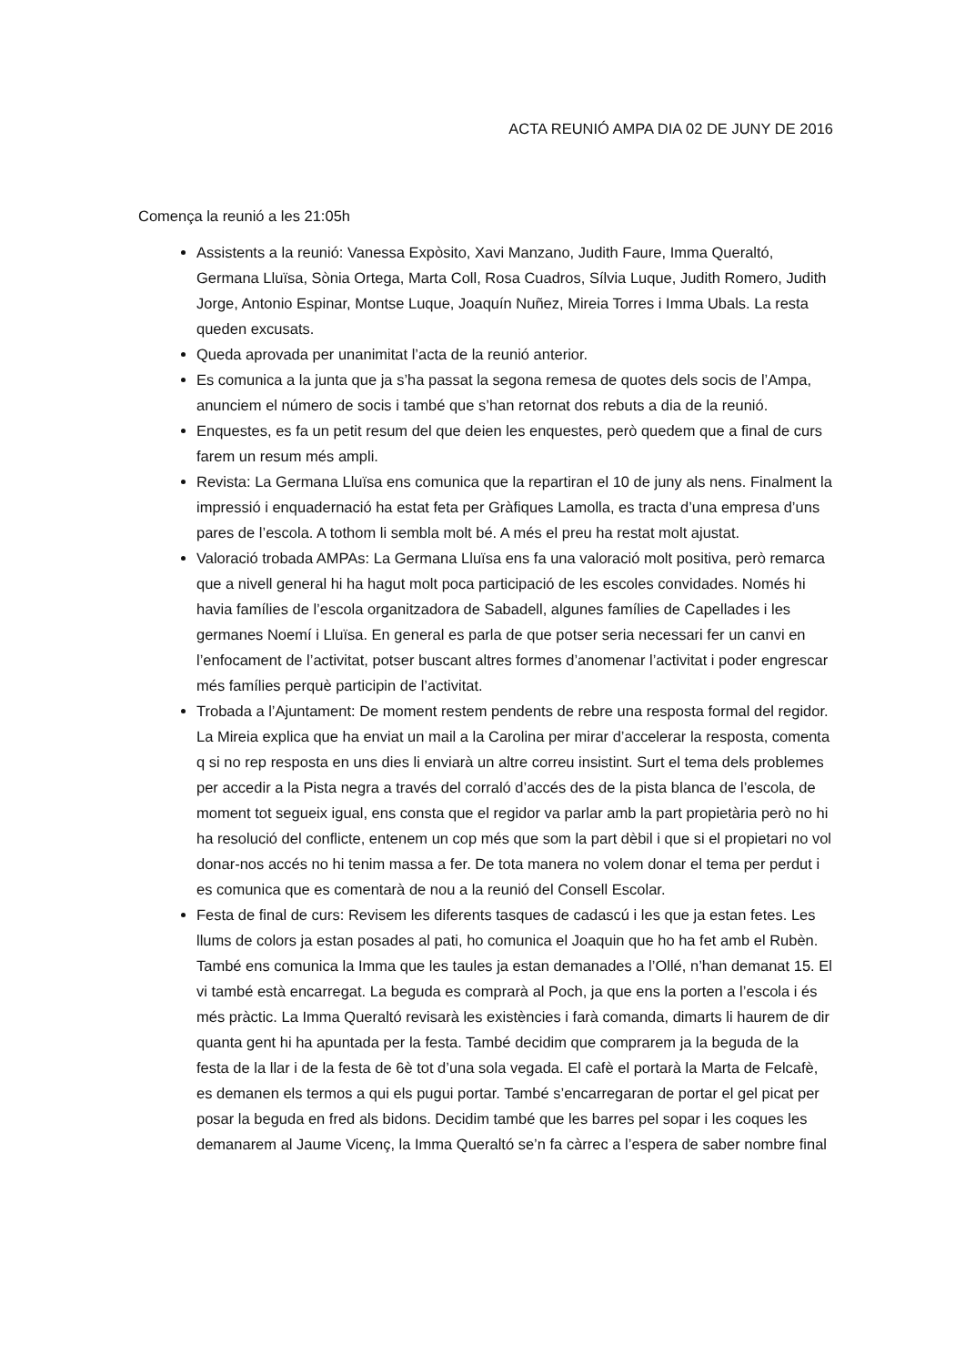ACTA REUNIÓ AMPA DIA 02 DE JUNY DE 2016
Comença la reunió a les 21:05h
Assistents a la reunió: Vanessa Expòsito, Xavi Manzano, Judith Faure, Imma Queraltó, Germana Lluïsa, Sònia Ortega, Marta Coll, Rosa Cuadros, Sílvia Luque, Judith Romero, Judith Jorge, Antonio Espinar, Montse Luque, Joaquín Nuñez, Mireia Torres i Imma Ubals. La resta queden excusats.
Queda aprovada per unanimitat l’acta de la reunió anterior.
Es comunica a la junta que ja s’ha passat la segona remesa de quotes dels socis de l’Ampa, anunciem el número de socis i també que s’han retornat dos rebuts a dia de la reunió.
Enquestes, es fa un petit resum del que deien les enquestes, però quedem que a final de curs farem un resum més ampli.
Revista: La Germana Lluïsa ens comunica que la repartiran el 10 de juny als nens. Finalment la impressió i enquadernació ha estat feta per Gràfiques Lamolla, es tracta d’una empresa d’uns pares de l’escola. A tothom li sembla molt bé. A més el preu ha restat molt ajustat.
Valoració trobada AMPAs: La Germana Lluïsa ens fa una valoració molt positiva, però remarca que a nivell general hi ha hagut molt poca participació de les escoles convidades. Només hi havia famílies de l’escola organitzadora de Sabadell, algunes famílies de Capellades i les germanes Noemí i Lluïsa. En general es parla de que potser seria necessari fer un canvi en l’enfocament de l’activitat, potser buscant altres formes d’anomenar l’activitat i poder engrescar més famílies perquè participin de l’activitat.
Trobada a l’Ajuntament: De moment restem pendents de rebre una resposta formal del regidor. La Mireia explica que ha enviat un mail a la Carolina per mirar d’accelerar la resposta, comenta q si no rep resposta en uns dies li enviarà un altre correu insistint. Surt el tema dels problemes per accedir a la Pista negra a través del corraló d’accés des de la pista blanca de l’escola, de moment tot segueix igual, ens consta que el regidor va parlar amb la part propietària però no hi ha resolució del conflicte, entenem un cop més que som la part dèbil i que si el propietari no vol donar-nos accés no hi tenim massa a fer. De tota manera no volem donar el tema per perdut i es comunica que es comentarà de nou a la reunió del Consell Escolar.
Festa de final de curs: Revisem les diferents tasques de cadascú i les que ja estan fetes. Les llums de colors ja estan posades al pati, ho comunica el Joaquin que ho ha fet amb el Rubèn. També ens comunica la Imma que les taules ja estan demanades a l’Ollé, n’han demanat 15. El vi també està encarregat. La beguda es comprarà al Poch, ja que ens la porten a l’escola i és més pràctic. La Imma Queraltó revisarà les existències i farà comanda, dimarts li haurem de dir quanta gent hi ha apuntada per la festa. També decidim que comprarem ja la beguda de la festa de la llar i de la festa de 6è tot d’una sola vegada. El cafè el portarà la Marta de Felcafè, es demanen els termos a qui els pugui portar. També s’encarregaran de portar el gel picat per posar la beguda en fred als bidons. Decidim també que les barres pel sopar i les coques les demanarem al Jaume Vicenç, la Imma Queraltó se’n fa càrrec a l’espera de saber nombre final